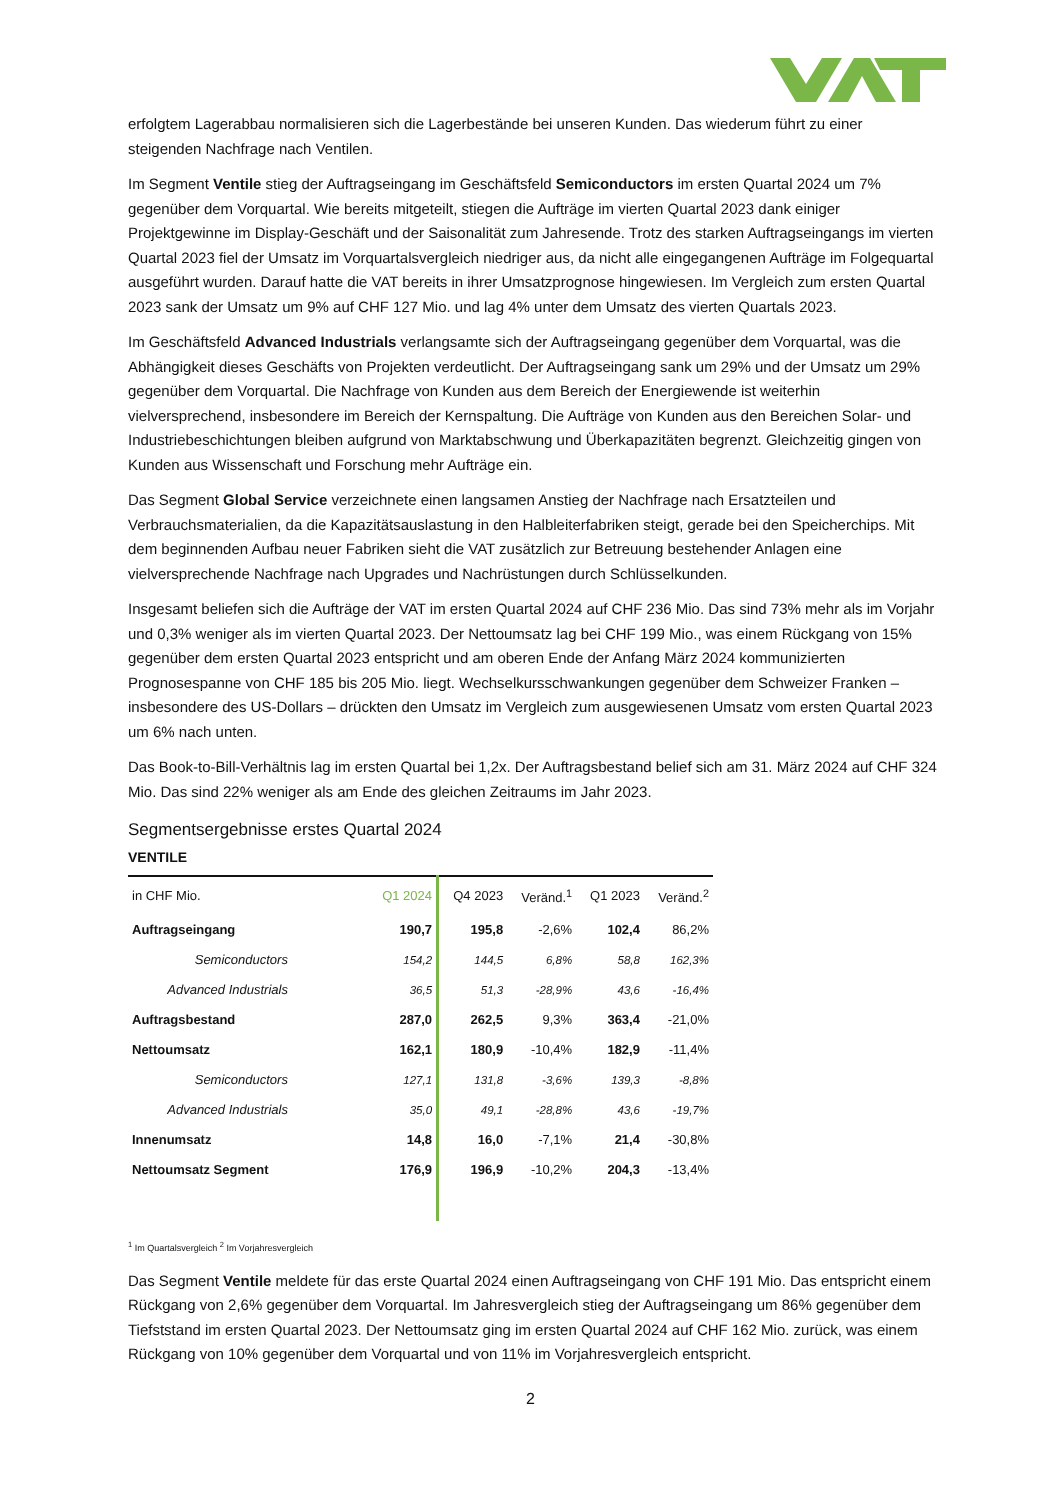erfolgtem Lagerabbau normalisieren sich die Lagerbestände bei unseren Kunden. Das wiederum führt zu einer steigenden Nachfrage nach Ventilen.
Im Segment Ventile stieg der Auftragseingang im Geschäftsfeld Semiconductors im ersten Quartal 2024 um 7% gegenüber dem Vorquartal. Wie bereits mitgeteilt, stiegen die Aufträge im vierten Quartal 2023 dank einiger Projektgewinne im Display-Geschäft und der Saisonalität zum Jahresende. Trotz des starken Auftragseingangs im vierten Quartal 2023 fiel der Umsatz im Vorquartalsvergleich niedriger aus, da nicht alle eingegangenen Aufträge im Folgequartal ausgeführt wurden. Darauf hatte die VAT bereits in ihrer Umsatzprognose hingewiesen. Im Vergleich zum ersten Quartal 2023 sank der Umsatz um 9% auf CHF 127 Mio. und lag 4% unter dem Umsatz des vierten Quartals 2023.
Im Geschäftsfeld Advanced Industrials verlangsamte sich der Auftragseingang gegenüber dem Vorquartal, was die Abhängigkeit dieses Geschäfts von Projekten verdeutlicht. Der Auftragseingang sank um 29% und der Umsatz um 29% gegenüber dem Vorquartal. Die Nachfrage von Kunden aus dem Bereich der Energiewende ist weiterhin vielversprechend, insbesondere im Bereich der Kernspaltung. Die Aufträge von Kunden aus den Bereichen Solar- und Industriebeschichtungen bleiben aufgrund von Marktabschwung und Überkapazitäten begrenzt. Gleichzeitig gingen von Kunden aus Wissenschaft und Forschung mehr Aufträge ein.
Das Segment Global Service verzeichnete einen langsamen Anstieg der Nachfrage nach Ersatzteilen und Verbrauchsmaterialien, da die Kapazitätsauslastung in den Halbleiterfabriken steigt, gerade bei den Speicherchips. Mit dem beginnenden Aufbau neuer Fabriken sieht die VAT zusätzlich zur Betreuung bestehender Anlagen eine vielversprechende Nachfrage nach Upgrades und Nachrüstungen durch Schlüsselkunden.
Insgesamt beliefen sich die Aufträge der VAT im ersten Quartal 2024 auf CHF 236 Mio. Das sind 73% mehr als im Vorjahr und 0,3% weniger als im vierten Quartal 2023. Der Nettoumsatz lag bei CHF 199 Mio., was einem Rückgang von 15% gegenüber dem ersten Quartal 2023 entspricht und am oberen Ende der Anfang März 2024 kommunizierten Prognosespanne von CHF 185 bis 205 Mio. liegt. Wechselkursschwankungen gegenüber dem Schweizer Franken – insbesondere des US-Dollars – drückten den Umsatz im Vergleich zum ausgewiesenen Umsatz vom ersten Quartal 2023 um 6% nach unten.
Das Book-to-Bill-Verhältnis lag im ersten Quartal bei 1,2x. Der Auftragsbestand belief sich am 31. März 2024 auf CHF 324 Mio. Das sind 22% weniger als am Ende des gleichen Zeitraums im Jahr 2023.
Segmentsergebnisse erstes Quartal 2024
VENTILE
| in CHF Mio. | Q1 2024 | Q4 2023 | Veränd.<sup>1</sup> | Q1 2023 | Veränd.<sup>2</sup> |
| --- | --- | --- | --- | --- | --- |
| Auftragseingang | 190,7 | 195,8 | -2,6% | 102,4 | 86,2% |
| Semiconductors | 154,2 | 144,5 | 6,8% | 58,8 | 162,3% |
| Advanced Industrials | 36,5 | 51,3 | -28,9% | 43,6 | -16,4% |
| Auftragsbestand | 287,0 | 262,5 | 9,3% | 363,4 | -21,0% |
| Nettoumsatz | 162,1 | 180,9 | -10,4% | 182,9 | -11,4% |
| Semiconductors | 127,1 | 131,8 | -3,6% | 139,3 | -8,8% |
| Advanced Industrials | 35,0 | 49,1 | -28,8% | 43,6 | -19,7% |
| Innenumsatz | 14,8 | 16,0 | -7,1% | 21,4 | -30,8% |
| Nettoumsatz Segment | 176,9 | 196,9 | -10,2% | 204,3 | -13,4% |
<sup>1</sup> Im Quartalsvergleich <sup>2</sup> Im Vorjahresvergleich
Das Segment Ventile meldete für das erste Quartal 2024 einen Auftragseingang von CHF 191 Mio. Das entspricht einem Rückgang von 2,6% gegenüber dem Vorquartal. Im Jahresvergleich stieg der Auftragseingang um 86% gegenüber dem Tiefststand im ersten Quartal 2023. Der Nettoumsatz ging im ersten Quartal 2024 auf CHF 162 Mio. zurück, was einem Rückgang von 10% gegenüber dem Vorquartal und von 11% im Vorjahresvergleich entspricht.
2